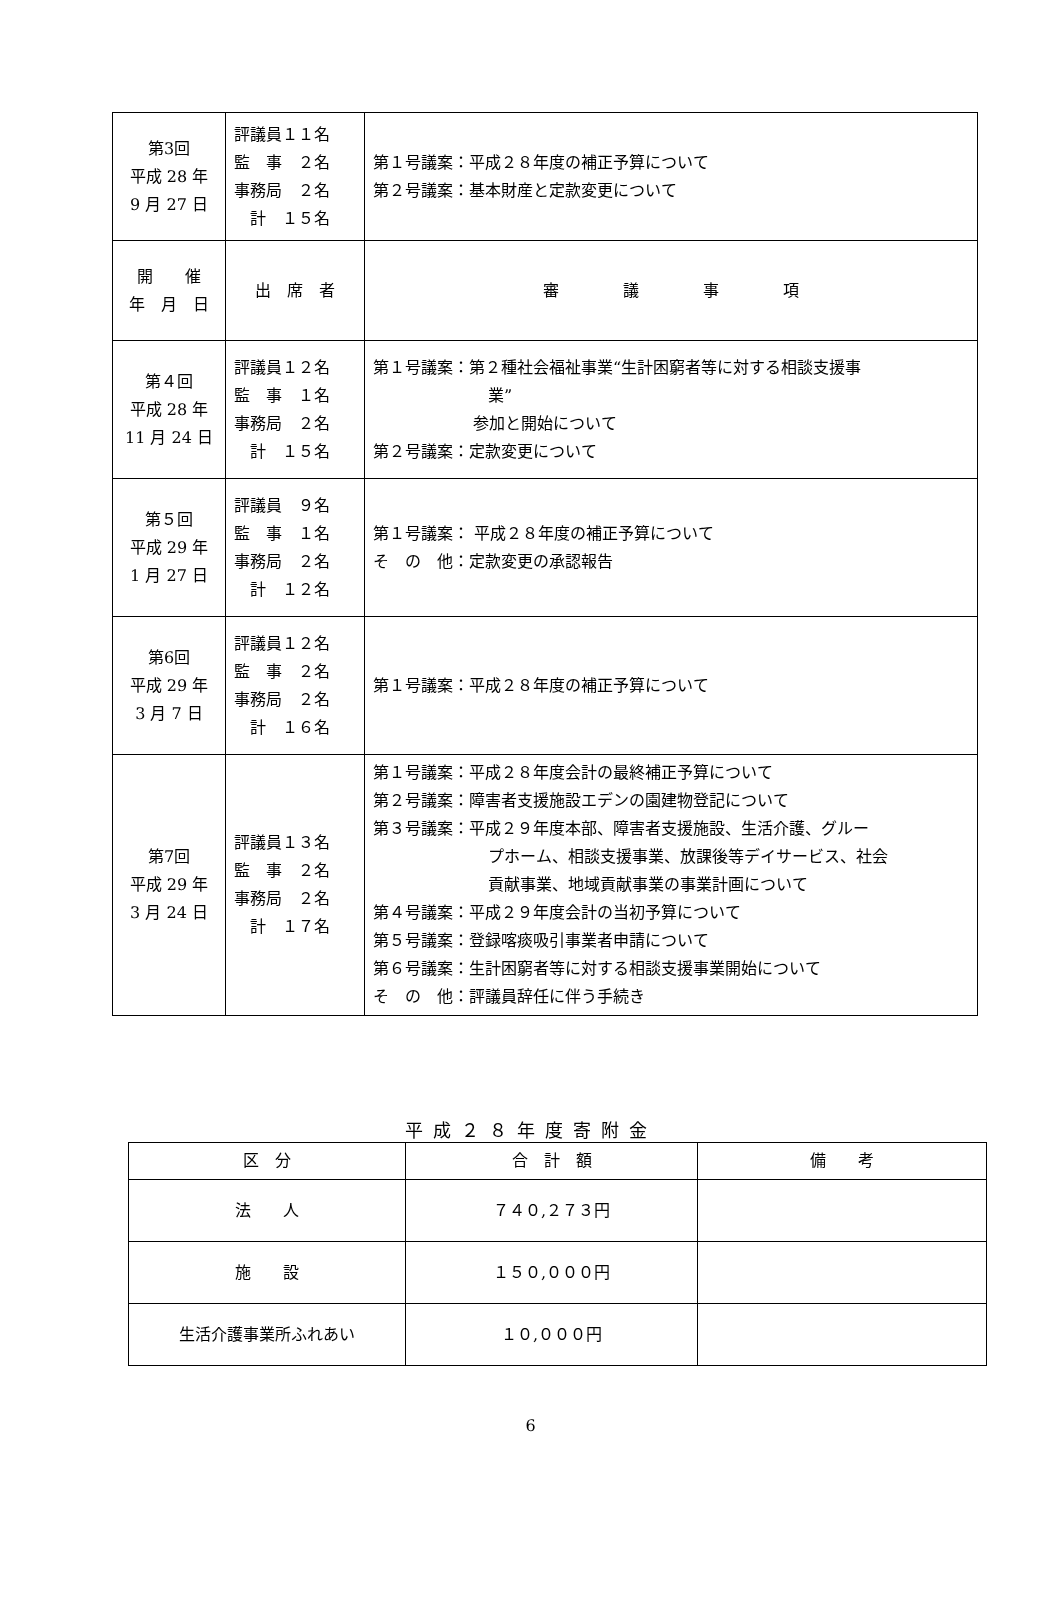| 第3回 平成 28 年 9 月 27 日 | 評議員１１名 監 事 ２名 事務局 ２名 計 １５名 | 第１号議案：平成２８年度の補正予算について 第２号議案：基本財産と定款変更について |
| 開 催 年 月 日 | 出 席 者 | 審 議 事 項 |
| 第４回 平成 28 年 11 月 24 日 | 評議員１２名 監 事 １名 事務局 ２名 計 １５名 | 第１号議案：第２種社会福祉事業“生計困窮者等に対する相談支援事 業” 参加と開始について 第２号議案：定款変更について |
| 第５回 平成 29 年 1 月 27 日 | 評議員 ９名 監 事 １名 事務局 ２名 計 １２名 | 第１号議案： 平成２８年度の補正予算について そ の 他：定款変更の承認報告 |
| 第6回 平成 29 年 3 月 7 日 | 評議員１２名 監 事 ２名 事務局 ２名 計 １６名 | 第１号議案：平成２８年度の補正予算について |
| 第7回 平成 29 年 3 月 24 日 | 評議員１３名 監 事 ２名 事務局 ２名 計 １７名 | 第１号議案：平成２８年度会計の最終補正予算について 第２号議案：障害者支援施設エデンの園建物登記について 第３号議案：平成２９年度本部、障害者支援施設、生活介護、グルー プホーム、相談支援事業、放課後等デイサービス、社会 貢献事業、地域貢献事業の事業計画について 第４号議案：平成２９年度会計の当初予算について 第５号議案：登録喀痰吸引事業者申請について 第６号議案：生計困窮者等に対する相談支援事業開始について そ の 他：評議員辞任に伴う手続き |
平成２８年度寄附金
| 区 分 | 合 計 額 | 備 考 |
| --- | --- | --- |
| 法 人 | ７４０,２７３円 | |
| 施 設 | １５０,０００円 | |
| 生活介護事業所ふれあい | １０,０００円 | |
6